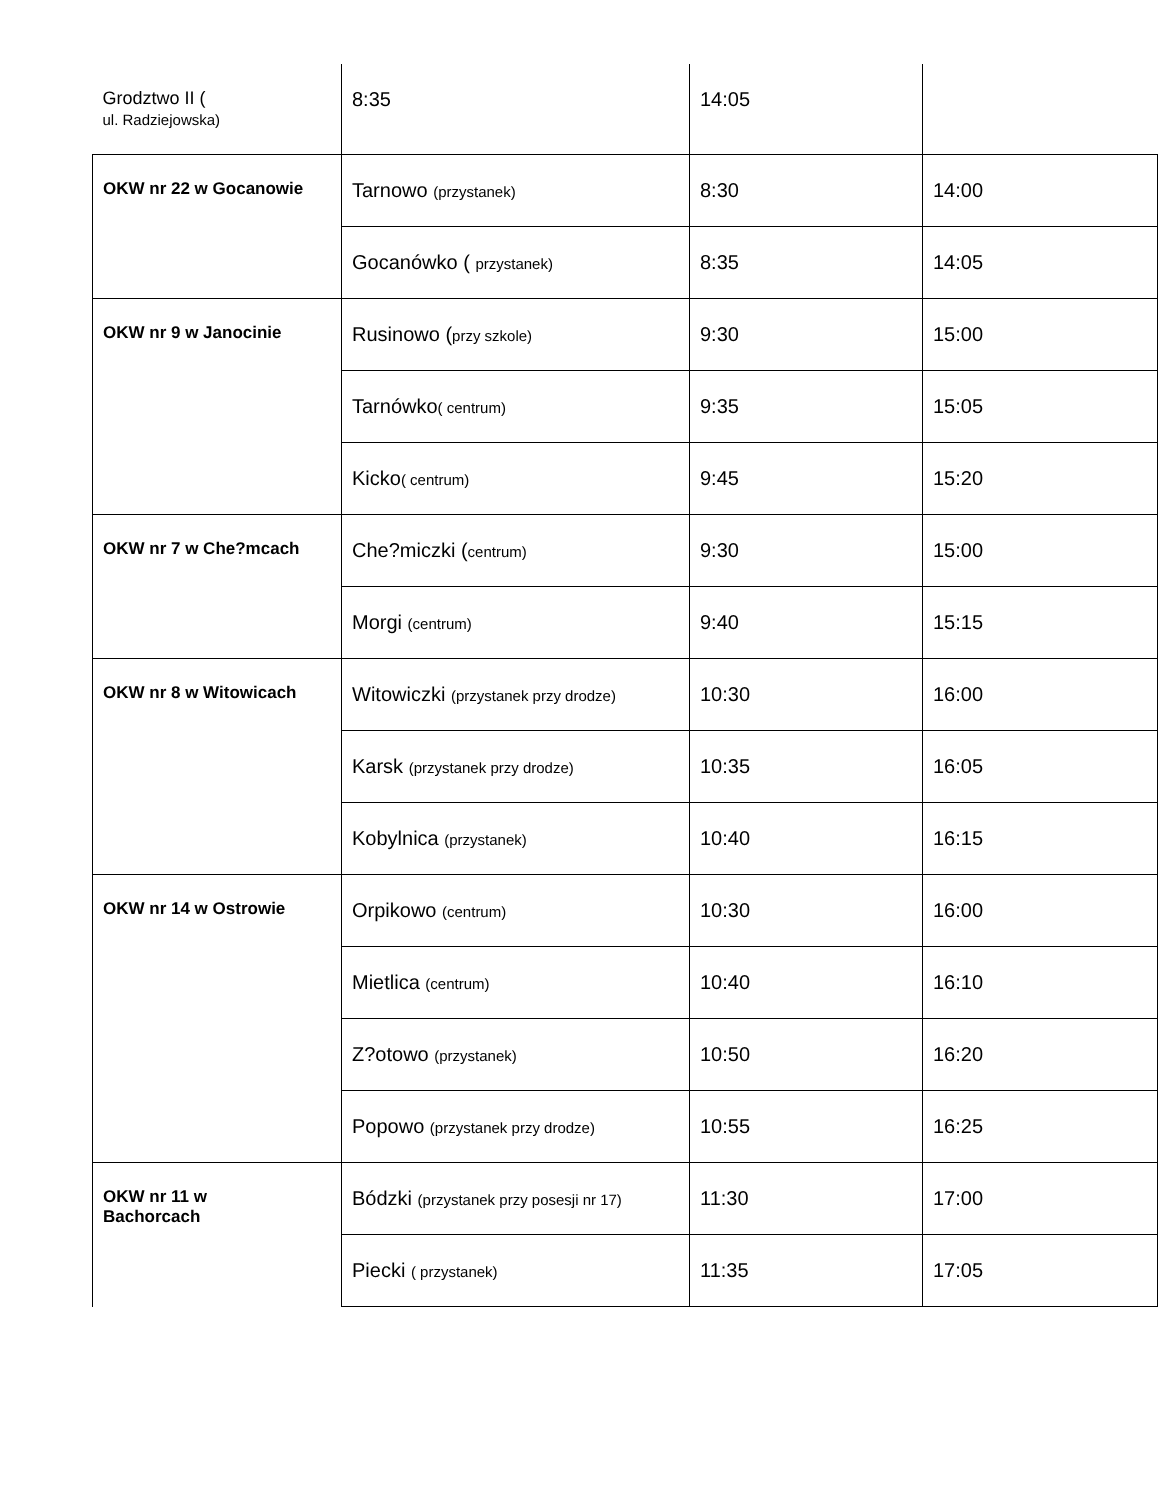| Grodztwo II ( ul. Radziejowska) | 8:35 | 14:05 | |
| OKW nr 22 w Gocanowie | Tarnowo (przystanek) | 8:30 | 14:00 |
| | Gocanówko ( przystanek) | 8:35 | 14:05 |
| OKW nr 9 w Janocinie | Rusinowo ( przy szkole) | 9:30 | 15:00 |
| | Tarnówko ( centrum) | 9:35 | 15:05 |
| | Kicko ( centrum) | 9:45 | 15:20 |
| OKW nr 7 w Che?mcach | Che?miczki ( centrum) | 9:30 | 15:00 |
| | Morgi (centrum) | 9:40 | 15:15 |
| OKW nr 8 w Witowicach | Witowiczki (przystanek przy drodze) | 10:30 | 16:00 |
| | Karsk (przystanek przy drodze) | 10:35 | 16:05 |
| | Kobylnica (przystanek) | 10:40 | 16:15 |
| OKW nr 14 w Ostrowie | Orpikowo (centrum) | 10:30 | 16:00 |
| | Mietlica (centrum) | 10:40 | 16:10 |
| | Z?otowo (przystanek) | 10:50 | 16:20 |
| | Popowo (przystanek przy drodze) | 10:55 | 16:25 |
| OKW nr 11 w Bachorcach | Bódzki (przystanek przy posesji nr 17) | 11:30 | 17:00 |
| | Piecki ( przystanek) | 11:35 | 17:05 |